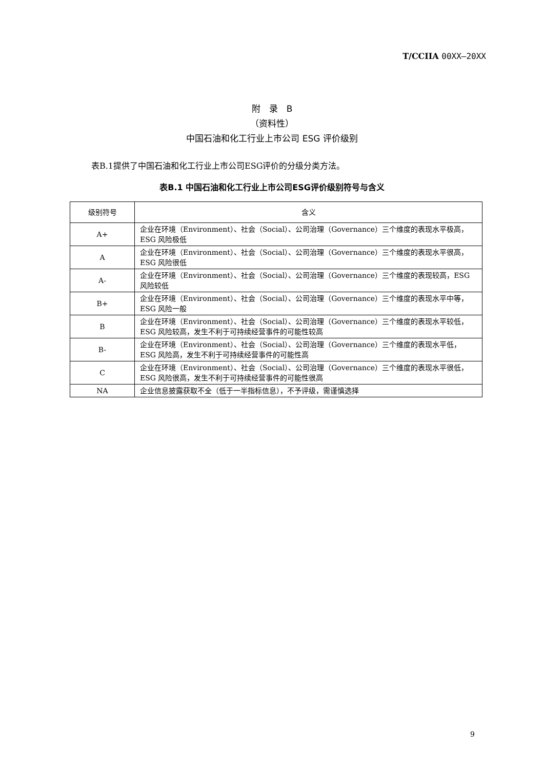T/CCIIA 00XX—20XX
附　录　B
（资料性）
中国石油和化工行业上市公司 ESG 评价级别
表B.1提供了中国石油和化工行业上市公司ESG评价的分级分类方法。
表B.1 中国石油和化工行业上市公司ESG评价级别符号与含义
| 级别符号 | 含义 |
| --- | --- |
| A+ | 企业在环境（Environment）、社会（Social）、公司治理（Governance）三个维度的表现水平极高，ESG 风险极低 |
| A | 企业在环境（Environment）、社会（Social）、公司治理（Governance）三个维度的表现水平很高，ESG 风险很低 |
| A- | 企业在环境（Environment）、社会（Social）、公司治理（Governance）三个维度的表现较高，ESG 风险较低 |
| B+ | 企业在环境（Environment）、社会（Social）、公司治理（Governance）三个维度的表现水平中等，ESG 风险一般 |
| B | 企业在环境（Environment）、社会（Social）、公司治理（Governance）三个维度的表现水平较低，ESG 风险较高，发生不利于可持续经营事件的可能性较高 |
| B- | 企业在环境（Environment）、社会（Social）、公司治理（Governance）三个维度的表现水平低，ESG 风险高，发生不利于可持续经营事件的可能性高 |
| C | 企业在环境（Environment）、社会（Social）、公司治理（Governance）三个维度的表现水平很低，ESG 风险很高，发生不利于可持续经营事件的可能性很高 |
| NA | 企业信息披露获取不全（低于一半指标信息），不予评级，需谨慎选择 |
9